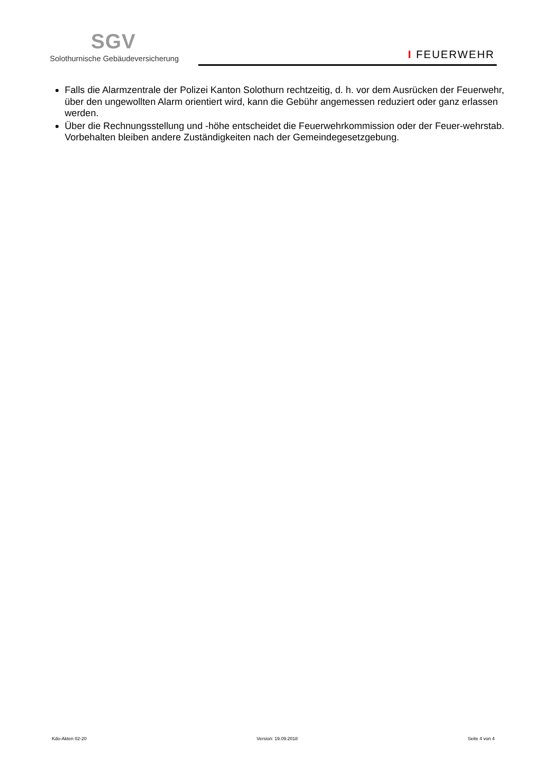SGV
Solothurnische Gebäudeversicherung
I FEUERWEHR
Falls die Alarmzentrale der Polizei Kanton Solothurn rechtzeitig, d. h. vor dem Ausrücken der Feuerwehr, über den ungewollten Alarm orientiert wird, kann die Gebühr angemessen reduziert oder ganz erlassen werden.
Über die Rechnungsstellung und -höhe entscheidet die Feuerwehrkommission oder der Feuer-wehrstab. Vorbehalten bleiben andere Zuständigkeiten nach der Gemeindegesetzgebung.
Kdo-Akten 02-20 Version: 19.09.2018 Seite 4 von 4